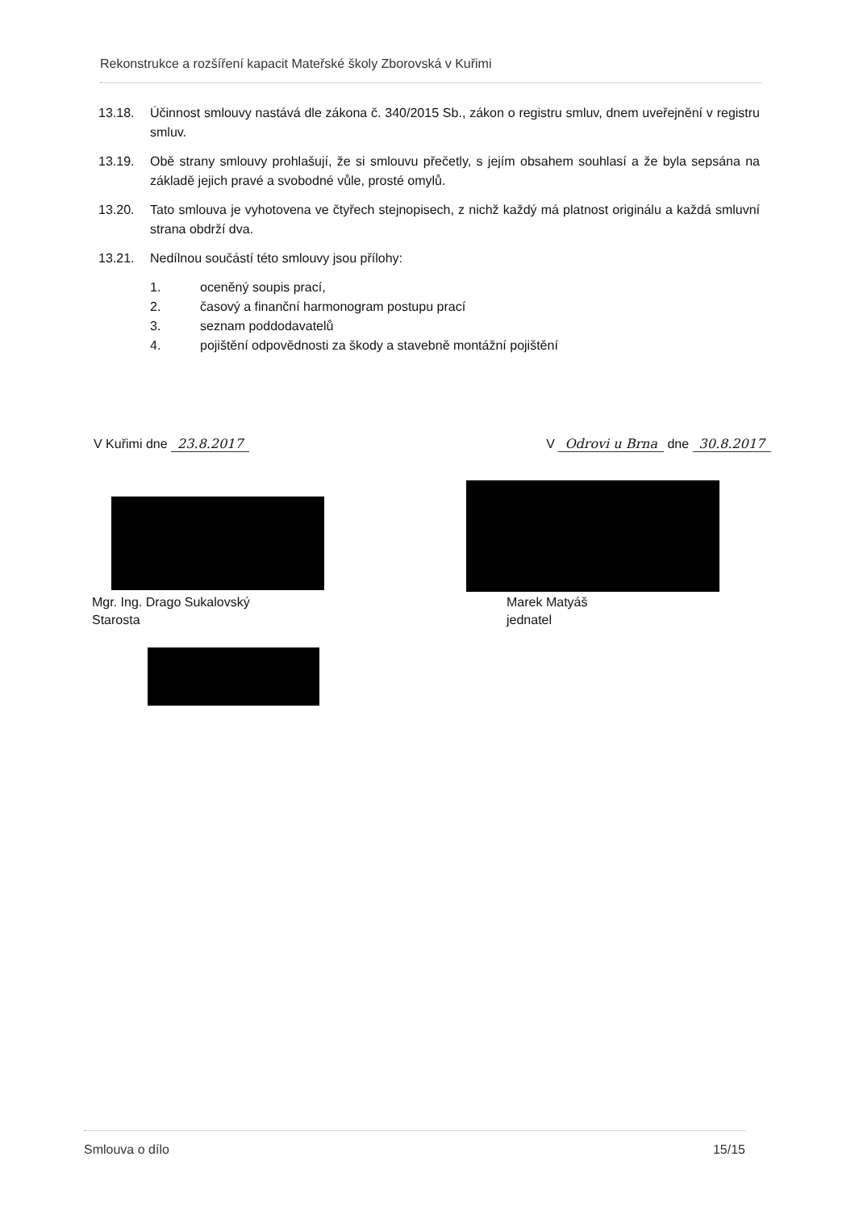Rekonstrukce a rozšíření kapacit Mateřské školy Zborovská v Kuřimi
13.18. Účinnost smlouvy nastává dle zákona č. 340/2015 Sb., zákon o registru smluv, dnem uveřejnění v registru smluv.
13.19. Obě strany smlouvy prohlašují, že si smlouvu přečetly, s jejím obsahem souhlasí a že byla sepsána na základě jejich pravé a svobodné vůle, prosté omylů.
13.20. Tato smlouva je vyhotovena ve čtyřech stejnopisech, z nichž každý má platnost originálu a každá smluvní strana obdrží dva.
13.21. Nedílnou součástí této smlouvy jsou přílohy:
1. oceněný soupis prací,
2. časový a finanční harmonogram postupu prací
3. seznam poddodavatelů
4. pojištění odpovědnosti za škody a stavebně montážní pojištění
V Kuřimi dne 23.8.2017 V Odrovi u Brna dne 30.8.2017
Mgr. Ing. Drago Sukalovský
Starosta
Marek Matyáš
jednatel
Smlouva o dílo 15/15